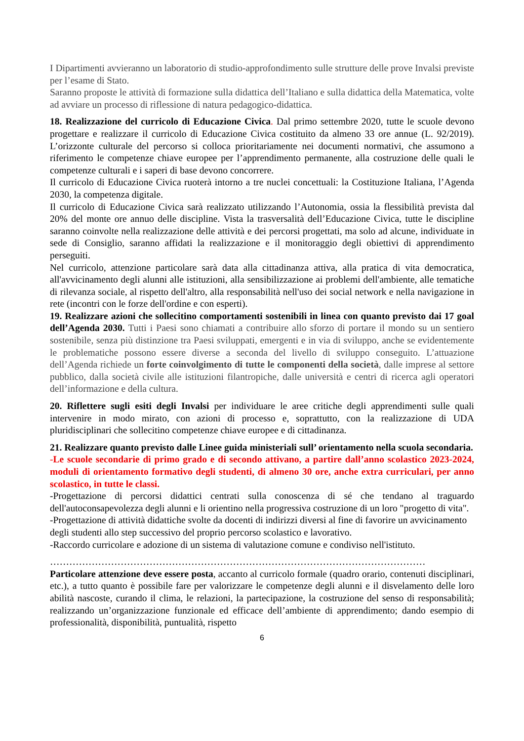I Dipartimenti avvieranno un laboratorio di studio-approfondimento sulle strutture delle prove Invalsi previste per l’esame di Stato.
Saranno proposte le attività di formazione sulla didattica dell’Italiano e sulla didattica della Matematica, volte ad avviare un processo di riflessione di natura pedagogico-didattica.
18. Realizzazione del curricolo di Educazione Civica. Dal primo settembre 2020, tutte le scuole devono progettare e realizzare il curricolo di Educazione Civica costituito da almeno 33 ore annue (L. 92/2019). L’orizzonte culturale del percorso si colloca prioritariamente nei documenti normativi, che assumono a riferimento le competenze chiave europee per l’apprendimento permanente, alla costruzione delle quali le competenze culturali e i saperi di base devono concorrere.
Il curricolo di Educazione Civica ruoterà intorno a tre nuclei concettuali: la Costituzione Italiana, l’Agenda 2030, la competenza digitale.
Il curricolo di Educazione Civica sarà realizzato utilizzando l’Autonomia, ossia la flessibilità prevista dal 20% del monte ore annuo delle discipline. Vista la trasversalità dell’Educazione Civica, tutte le discipline saranno coinvolte nella realizzazione delle attività e dei percorsi progettati, ma solo ad alcune, individuate in sede di Consiglio, saranno affidati la realizzazione e il monitoraggio degli obiettivi di apprendimento perseguiti.
Nel curricolo, attenzione particolare sarà data alla cittadinanza attiva, alla pratica di vita democratica, all'avvicinamento degli alunni alle istituzioni, alla sensibilizzazione ai problemi dell'ambiente, alle tematiche di rilevanza sociale, al rispetto dell'altro, alla responsabilità nell'uso dei social network e nella navigazione in rete (incontri con le forze dell'ordine e con esperti).
19. Realizzare azioni che sollecitino comportamenti sostenibili in linea con quanto previsto dai 17 goal dell’Agenda 2030. Tutti i Paesi sono chiamati a contribuire allo sforzo di portare il mondo su un sentiero sostenibile, senza più distinzione tra Paesi sviluppati, emergenti e in via di sviluppo, anche se evidentemente le problematiche possono essere diverse a seconda del livello di sviluppo conseguito. L’attuazione dell’Agenda richiede un forte coinvolgimento di tutte le componenti della società, dalle imprese al settore pubblico, dalla società civile alle istituzioni filantropiche, dalle università e centri di ricerca agli operatori dell’informazione e della cultura.
20. Riflettere sugli esiti degli Invalsi per individuare le aree critiche degli apprendimenti sulle quali intervenire in modo mirato, con azioni di processo e, soprattutto, con la realizzazione di UDA pluridisciplinari che sollecitino competenze chiave europee e di cittadinanza.
21. Realizzare quanto previsto dalle Linee guida ministeriali sull’ orientamento nella scuola secondaria.
-Le scuole secondarie di primo grado e di secondo attivano, a partire dall’anno scolastico 2023-2024, moduli di orientamento formativo degli studenti, di almeno 30 ore, anche extra curriculari, per anno scolastico, in tutte le classi.
-Progettazione di percorsi didattici centrati sulla conoscenza di sé che tendano al traguardo dell'autoconsapevolezza degli alunni e li orientino nella progressiva costruzione di un loro "progetto di vita".
-Progettazione di attività didattiche svolte da docenti di indirizzi diversi al fine di favorire un avvicinamento degli studenti allo step successivo del proprio percorso scolastico e lavorativo.
-Raccordo curricolare e adozione di un sistema di valutazione comune e condiviso nell'istituto.
………………………………………………………………………………………………………
Particolare attenzione deve essere posta, accanto al curricolo formale (quadro orario, contenuti disciplinari, etc.), a tutto quanto è possibile fare per valorizzare le competenze degli alunni e il disvelamento delle loro abilità nascoste, curando il clima, le relazioni, la partecipazione, la costruzione del senso di responsabilità; realizzando un’organizzazione funzionale ed efficace dell’ambiente di apprendimento; dando esempio di professionalità, disponibilità, puntualità, rispetto
6